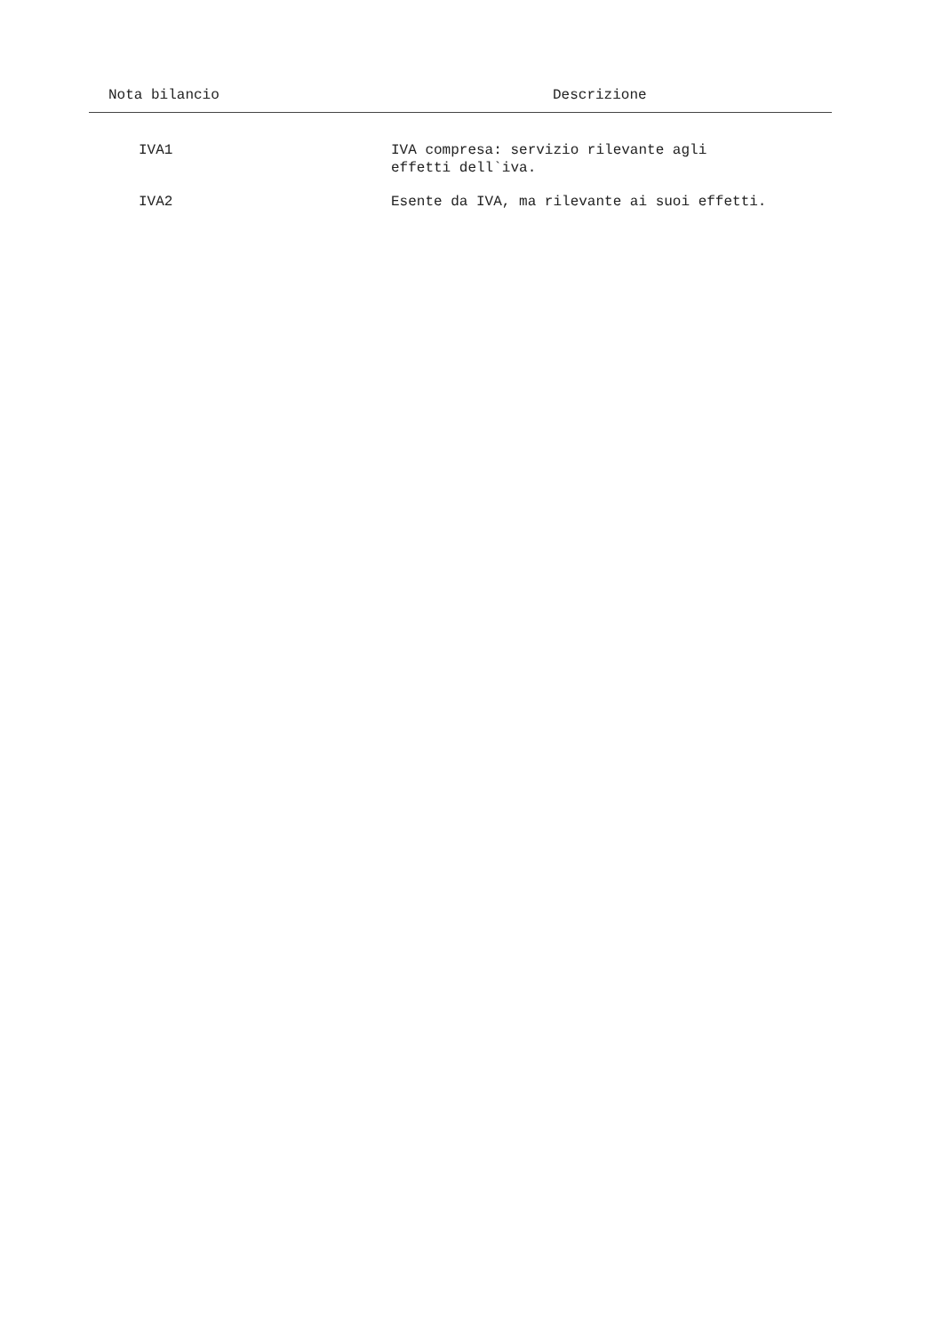| Nota bilancio | Descrizione |
| --- | --- |
| IVA1 | IVA compresa: servizio rilevante agli effetti dell`iva. |
| IVA2 | Esente da IVA, ma rilevante ai suoi effetti. |